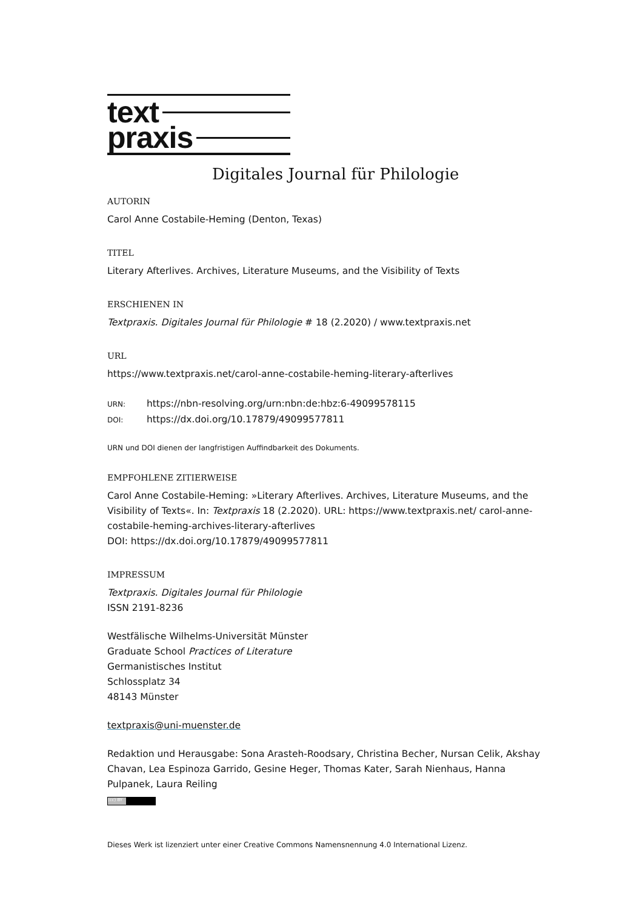text
praxis
Digitales Journal für Philologie
AUTORIN
Carol Anne Costabile-Heming (Denton, Texas)
TITEL
Literary Afterlives. Archives, Literature Museums, and the Visibility of Texts
ERSCHIENEN IN
Textpraxis. Digitales Journal für Philologie # 18 (2.2020) / www.textpraxis.net
URL
https://www.textpraxis.net/carol-anne-costabile-heming-literary-afterlives
URN: https://nbn-resolving.org/urn:nbn:de:hbz:6-49099578115
DOI: https://dx.doi.org/10.17879/49099577811
URN und DOI dienen der langfristigen Auffindbarkeit des Dokuments.
EMPFOHLENE ZITIERWEISE
Carol Anne Costabile-Heming: »Literary Afterlives. Archives, Literature Museums, and the Visibility of Texts«. In: Textpraxis 18 (2.2020). URL: https://www.textpraxis.net/ carol-anne-costabile-heming-archives-literary-afterlives
DOI: https://dx.doi.org/10.17879/49099577811
IMPRESSUM
Textpraxis. Digitales Journal für Philologie
ISSN 2191-8236
Westfälische Wilhelms-Universität Münster
Graduate School Practices of Literature
Germanistisches Institut
Schlossplatz 34
48143 Münster
textpraxis@uni-muenster.de
Redaktion und Herausgabe: Sona Arasteh-Roodsary, Christina Becher, Nursan Celik, Akshay Chavan, Lea Espinoza Garrido, Gesine Heger, Thomas Kater, Sarah Nienhaus, Hanna Pulpanek, Laura Reiling
(cc) BY
Dieses Werk ist lizenziert unter einer Creative Commons Namensnennung 4.0 International Lizenz.